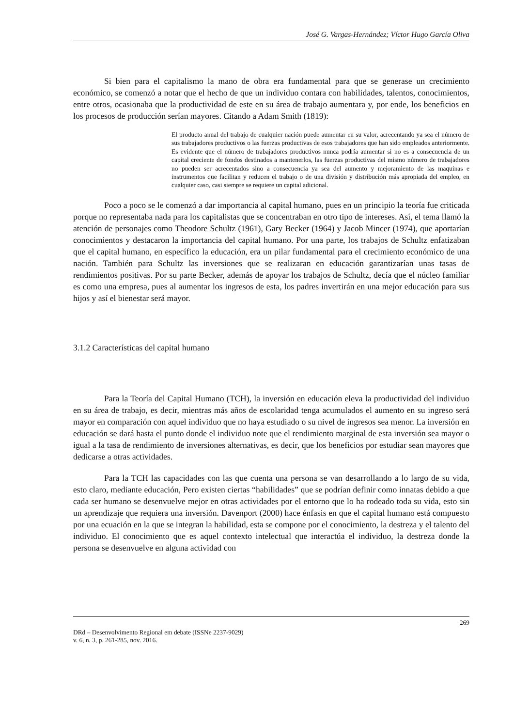José G. Vargas-Hernández; Víctor Hugo García Oliva
Si bien para el capitalismo la mano de obra era fundamental para que se generase un crecimiento económico, se comenzó a notar que el hecho de que un individuo contara con habilidades, talentos, conocimientos, entre otros, ocasionaba que la productividad de este en su área de trabajo aumentara y, por ende, los beneficios en los procesos de producción serían mayores. Citando a Adam Smith (1819):
El producto anual del trabajo de cualquier nación puede aumentar en su valor, acrecentando ya sea el número de sus trabajadores productivos o las fuerzas productivas de esos trabajadores que han sido empleados anteriormente. Es evidente que el número de trabajadores productivos nunca podría aumentar si no es a consecuencia de un capital creciente de fondos destinados a mantenerlos, las fuerzas productivas del mismo número de trabajadores no pueden ser acrecentados sino a consecuencia ya sea del aumento y mejoramiento de las maquinas e instrumentos que facilitan y reducen el trabajo o de una división y distribución más apropiada del empleo, en cualquier caso, casi siempre se requiere un capital adicional.
Poco a poco se le comenzó a dar importancia al capital humano, pues en un principio la teoría fue criticada porque no representaba nada para los capitalistas que se concentraban en otro tipo de intereses. Así, el tema llamó la atención de personajes como Theodore Schultz (1961), Gary Becker (1964) y Jacob Mincer (1974), que aportarían conocimientos y destacaron la importancia del capital humano. Por una parte, los trabajos de Schultz enfatizaban que el capital humano, en específico la educación, era un pilar fundamental para el crecimiento económico de una nación. También para Schultz las inversiones que se realizaran en educación garantizarían unas tasas de rendimientos positivas. Por su parte Becker, además de apoyar los trabajos de Schultz, decía que el núcleo familiar es como una empresa, pues al aumentar los ingresos de esta, los padres invertirán en una mejor educación para sus hijos y así el bienestar será mayor.
3.1.2 Características del capital humano
Para la Teoría del Capital Humano (TCH), la inversión en educación eleva la productividad del individuo en su área de trabajo, es decir, mientras más años de escolaridad tenga acumulados el aumento en su ingreso será mayor en comparación con aquel individuo que no haya estudiado o su nivel de ingresos sea menor. La inversión en educación se dará hasta el punto donde el individuo note que el rendimiento marginal de esta inversión sea mayor o igual a la tasa de rendimiento de inversiones alternativas, es decir, que los beneficios por estudiar sean mayores que dedicarse a otras actividades.
Para la TCH las capacidades con las que cuenta una persona se van desarrollando a lo largo de su vida, esto claro, mediante educación, Pero existen ciertas “habilidades” que se podrían definir como innatas debido a que cada ser humano se desenvuelve mejor en otras actividades por el entorno que lo ha rodeado toda su vida, esto sin un aprendizaje que requiera una inversión. Davenport (2000) hace énfasis en que el capital humano está compuesto por una ecuación en la que se integran la habilidad, esta se compone por el conocimiento, la destreza y el talento del individuo. El conocimiento que es aquel contexto intelectual que interactúa el individuo, la destreza donde la persona se desenvuelve en alguna actividad con
269
DRd – Desenvolvimento Regional em debate (ISSNe 2237-9029)
v. 6, n. 3, p. 261-285, nov. 2016.